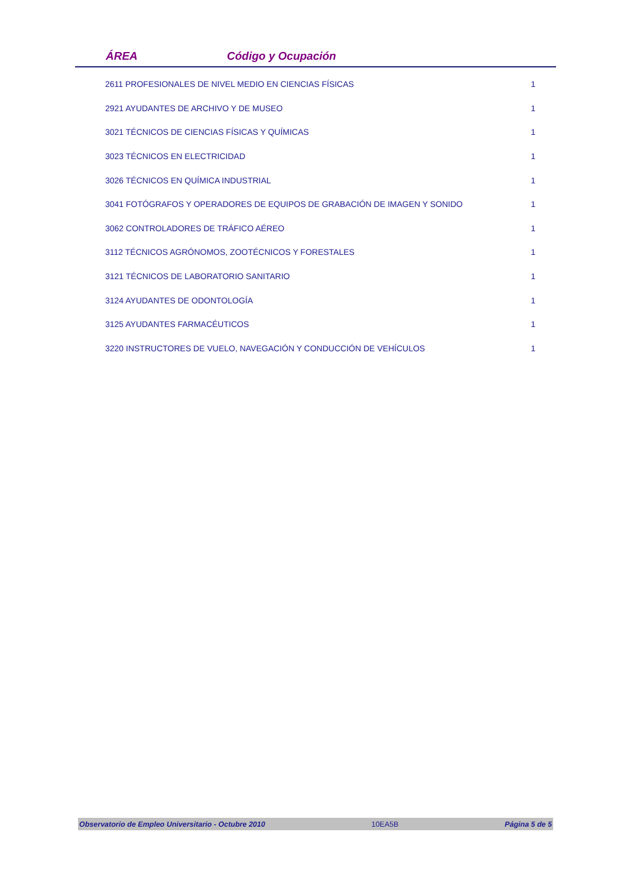ÁREA Código y Ocupación
| 2611 PROFESIONALES DE NIVEL MEDIO EN CIENCIAS FÍSICAS | 1 |
| 2921 AYUDANTES DE ARCHIVO Y DE MUSEO | 1 |
| 3021 TÉCNICOS DE CIENCIAS FÍSICAS Y QUÍMICAS | 1 |
| 3023 TÉCNICOS EN ELECTRICIDAD | 1 |
| 3026 TÉCNICOS EN QUÍMICA INDUSTRIAL | 1 |
| 3041 FOTÓGRAFOS Y OPERADORES DE EQUIPOS DE GRABACIÓN DE IMAGEN Y SONIDO | 1 |
| 3062 CONTROLADORES DE TRÁFICO AÉREO | 1 |
| 3112 TÉCNICOS AGRÓNOMOS, ZOOTÉCNICOS Y FORESTALES | 1 |
| 3121 TÉCNICOS DE LABORATORIO SANITARIO | 1 |
| 3124 AYUDANTES DE ODONTOLOGÍA | 1 |
| 3125 AYUDANTES FARMACÉUTICOS | 1 |
| 3220 INSTRUCTORES DE VUELO, NAVEGACIÓN Y CONDUCCIÓN DE VEHÍCULOS | 1 |
Observatorio de Empleo Universitario - Octubre 2010 10EA5B Página 5 de 5